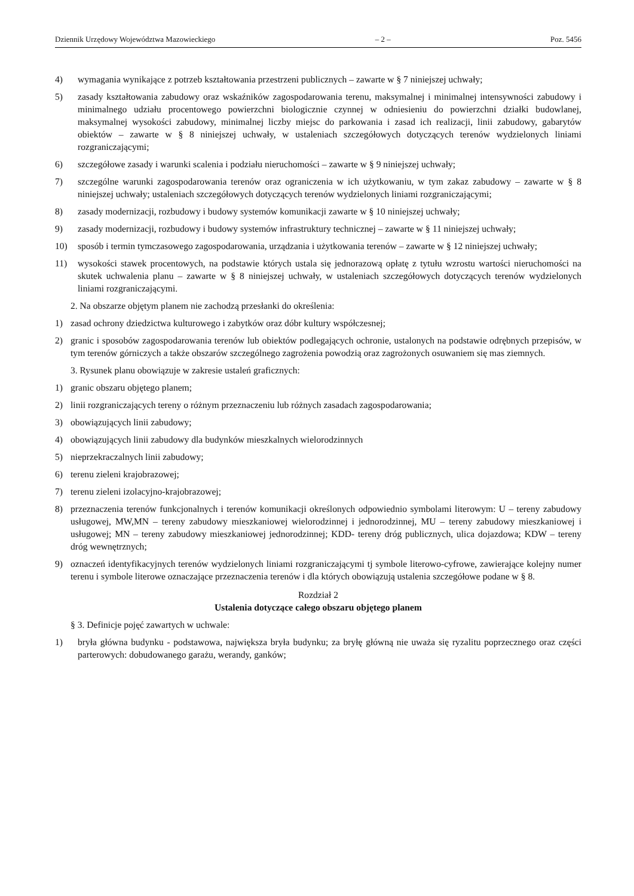Dziennik Urzędowy Województwa Mazowieckiego – 2 – Poz. 5456
4) wymagania wynikające z potrzeb kształtowania przestrzeni publicznych – zawarte w § 7 niniejszej uchwały;
5) zasady kształtowania zabudowy oraz wskaźników zagospodarowania terenu, maksymalnej i minimalnej intensywności zabudowy i minimalnego udziału procentowego powierzchni biologicznie czynnej w odniesieniu do powierzchni działki budowlanej, maksymalnej wysokości zabudowy, minimalnej liczby miejsc do parkowania i zasad ich realizacji, linii zabudowy, gabarytów obiektów – zawarte w § 8 niniejszej uchwały, w ustaleniach szczegółowych dotyczących terenów wydzielonych liniami rozgraniczającymi;
6) szczegółowe zasady i warunki scalenia i podziału nieruchomości – zawarte w § 9 niniejszej uchwały;
7) szczególne warunki zagospodarowania terenów oraz ograniczenia w ich użytkowaniu, w tym zakaz zabudowy – zawarte w § 8 niniejszej uchwały; ustaleniach szczegółowych dotyczących terenów wydzielonych liniami rozgraniczającymi;
8) zasady modernizacji, rozbudowy i budowy systemów komunikacji zawarte w § 10 niniejszej uchwały;
9) zasady modernizacji, rozbudowy i budowy systemów infrastruktury technicznej – zawarte w § 11 niniejszej uchwały;
10) sposób i termin tymczasowego zagospodarowania, urządzania i użytkowania terenów – zawarte w § 12 niniejszej uchwały;
11) wysokości stawek procentowych, na podstawie których ustala się jednorazową opłatę z tytułu wzrostu wartości nieruchomości na skutek uchwalenia planu – zawarte w § 8 niniejszej uchwały, w ustaleniach szczegółowych dotyczących terenów wydzielonych liniami rozgraniczającymi.
2. Na obszarze objętym planem nie zachodzą przesłanki do określenia:
1) zasad ochrony dziedzictwa kulturowego i zabytków oraz dóbr kultury współczesnej;
2) granic i sposobów zagospodarowania terenów lub obiektów podlegających ochronie, ustalonych na podstawie odrębnych przepisów, w tym terenów górniczych a także obszarów szczególnego zagrożenia powodzią oraz zagrożonych osuwaniem się mas ziemnych.
3. Rysunek planu obowiązuje w zakresie ustaleń graficznych:
1) granic obszaru objętego planem;
2) linii rozgraniczających tereny o różnym przeznaczeniu lub różnych zasadach zagospodarowania;
3) obowiązujących linii zabudowy;
4) obowiązujących linii zabudowy dla budynków mieszkalnych wielorodzinnych
5) nieprzekraczalnych linii zabudowy;
6) terenu zieleni krajobrazowej;
7) terenu zieleni izolacyjno-krajobrazowej;
8) przeznaczenia terenów funkcjonalnych i terenów komunikacji określonych odpowiednio symbolami literowym: U – tereny zabudowy usługowej, MW,MN – tereny zabudowy mieszkaniowej wielorodzinnej i jednorodzinnej, MU – tereny zabudowy mieszkaniowej i usługowej; MN – tereny zabudowy mieszkaniowej jednorodzinnej; KDD- tereny dróg publicznych, ulica dojazdowa; KDW – tereny dróg wewnętrznych;
9) oznaczeń identyfikacyjnych terenów wydzielonych liniami rozgraniczającymi tj symbole literowo-cyfrowe, zawierające kolejny numer terenu i symbole literowe oznaczające przeznaczenia terenów i dla których obowiązują ustalenia szczegółowe podane w § 8.
Rozdział 2
Ustalenia dotyczące całego obszaru objętego planem
§ 3. Definicje pojęć zawartych w uchwale:
1) bryła główna budynku - podstawowa, największa bryła budynku; za bryłę główną nie uważa się ryzalitu poprzecznego oraz części parterowych: dobudowanego garażu, werandy, ganków;